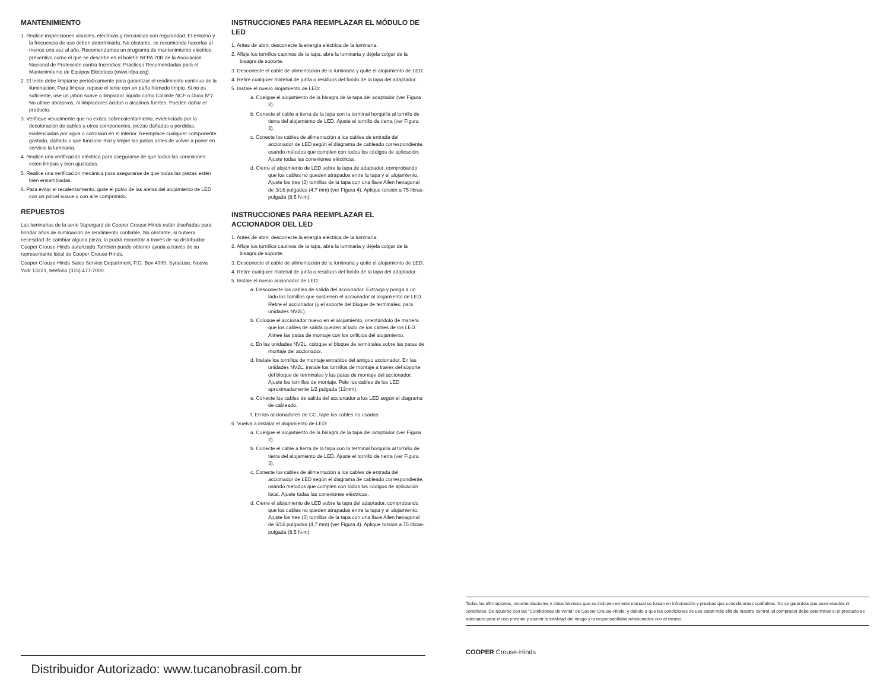MANTENIMIENTO
1. Realice inspecciones visuales, eléctricas y mecánicas con regularidad. El entorno y la frecuencia de uso deben determinarla. No obstante, se recomienda hacerlas al menos una vez al año. Recomendamos un programa de mantenimiento eléctrico preventivo como el que se describe en el boletín NFPA 70B de la Asociación Nacional de Protección contra Incendios: Prácticas Recomendadas para el Mantenimiento de Equipos Eléctricos (www.nfpa.org).
2. El lente debe limpiarse periódicamente para garantizar el rendimiento continuo de la iluminación. Para limpiar, repase el lente con un paño húmedo limpio. Si no es suficiente, use un jabón suave o limpiador líquido como Collinite NCF o Duco Nº7. No utilice abrasivos, ni limpiadores ácidos o alcalinos fuertes. Pueden dañar el producto.
3. Verifique visualmente que no exista sobrecalentamiento, evidenciado por la decoloración de cables u otros componentes, piezas dañadas o pérdidas, evidenciadas por agua o corrosión en el interior. Reemplace cualquier componente gastado, dañado o que funcione mal y limpie las juntas antes de volver a poner en servicio la luminaria.
4. Realice una verificación eléctrica para asegurarse de que todas las conexiones estén limpias y bien ajustadas.
5. Realice una verificación mecánica para asegurarse de que todas las piezas estén bien ensambladas.
6. Para evitar el recalentamiento, quite el polvo de las aletas del alojamiento de LED con un pincel suave o con aire comprimido.
REPUESTOS
Las luminarias de la serie Vaporgard de Cooper Crouse-Hinds están diseñadas para brindar años de iluminación de rendimiento confiable. No obstante, si hubiera necesidad de cambiar alguna pieza, la podrá encontrar a través de su distribuidor Cooper Crouse-Hinds autorizado.También puede obtener ayuda a través de su representante local de Cooper Crouse-Hinds.
Cooper Crouse-Hinds Sales Service Department, P.O. Box 4999, Syracuse, Nueva York 13221, teléfono (315) 477-7000.
INSTRUCCIONES PARA REEMPLAZAR EL MÓDULO DE LED
1. Antes de abrir, desconecte la energía eléctrica de la luminaria.
2. Afloje los tornillos captivos de la tapa, abra la luminaria y déjela colgar de la bisagra de soporte.
3. Desconecte el cable de alimentación de la luminaria y quite el alojamiento de LED.
4. Retire cualquier material de junta o residuos del fondo de la tapa del adaptador.
5. Instale el nuevo alojamiento de LED:
a. Cuelgue el alojamiento de la bisagra de la tapa del adaptador (ver Figura 2).
b. Conecte el cable a tierra de la tapa con la terminal horquilla al tornillo de tierra del alojamiento de LED. Ajuste el tornillo de tierra (ver Figura 3).
c. Conecte los cables de alimentación a los cables de entrada del accionador de LED según el diagrama de cableado correspondiente, usando métodos que cumplen con todos los códigos de aplicación. Ajuste todas las conexiones eléctricas.
d. Cierre el alojamiento de LED sobre la tapa de adaptador, comprobando que los cables no queden atrapados entre la tapa y el alojamiento. Ajuste los tres (3) tornillos de la tapa con una llave Allen hexagonal de 3/16 pulgadas (4,7 mm) (ver Figura 4). Aplique torsión a 75 libras-pulgada (8,5 N-m).
INSTRUCCIONES PARA REEMPLAZAR EL
ACCIONADOR DEL LED
1. Antes de abrir, desconecte la energía eléctrica de la luminaria.
2. Afloje los tornillos cautivos de la tapa, abra la luminaria y déjela colgar de la bisagra de soporte.
3. Desconecte el cable de alimentación de la luminaria y quite el alojamiento de LED.
4. Retire cualquier material de junta o residuos del fondo de la tapa del adaptador.
5. Instale el nuevo accionador de LED:
a. Desconecte los cables de salida del accionador. Extraiga y ponga a un lado los tornillos que sostienen el accionador al alojamiento de LED. Retire el accionador (y el soporte del bloque de terminales, para unidades NV2L).
b. Coloque el accionador nuevo en el alojamiento, orientándolo de manera que los cables de salida queden al lado de los cables de los LED. Alinee las patas de montaje con los orificios del alojamiento.
c. En las unidades NV2L, coloque el bloque de terminales sobre las patas de montaje del accionador.
d. Instale los tornillos de montaje extraídos del antiguo accionador. En las unidades NV2L, instale los tornillos de montaje a través del soporte del bloque de terminales y las patas de montaje del accionador. Ajuste los tornillos de montaje. Pele los cables de los LED aproximadamente 1/2 pulgada (12mm).
e. Conecte los cables de salida del accionador a los LED según el diagrama de cableado.
f. En los accionadores de CC, tape los cables no usados.
6. Vuelva a instalar el alojamiento de LED:
a. Cuelgue el alojamiento de la bisagra de la tapa del adaptador (ver Figura 2).
b. Conecte el cable a tierra de la tapa con la terminal horquilla al tornillo de tierra del alojamiento de LED. Ajuste el tornillo de tierra (ver Figura 3).
c. Conecte los cables de alimentación a los cables de entrada del accionador de LED según el diagrama de cableado correspondiente, usando métodos que cumplen con todos los códigos de aplicación local. Ajuste todas las conexiones eléctricas.
d. Cierre el alojamiento de LED sobre la tapa del adaptador, comprobando que los cables no queden atrapados entre la tapa y el alojamiento. Ajuste los tres (3) tornillos de la tapa con una llave Allen hexagonal de 3/16 pulgadas (4,7 mm) (ver Figura 4). Aplique torsión a 75 libras-pulgada (8,5 N-m).
Todas las afirmaciones, recomendaciones y datos técnicos que se incluyen en este manual se basan en información y pruebas que consideramos confiables. No se garantiza que sean exactos ni completos. De acuerdo con las “Condiciones de venta” de Cooper Crouse-Hinds, y debido a que las condiciones de uso están más allá de nuestro control, el comprador debe determinar si el producto es adecuado para el uso previsto y asumir la totalidad del riesgo y la responsabilidad relacionados con el mismo.
COOPER Crouse-Hinds
Distribuidor Autorizado: www.tucanobrasil.com.br